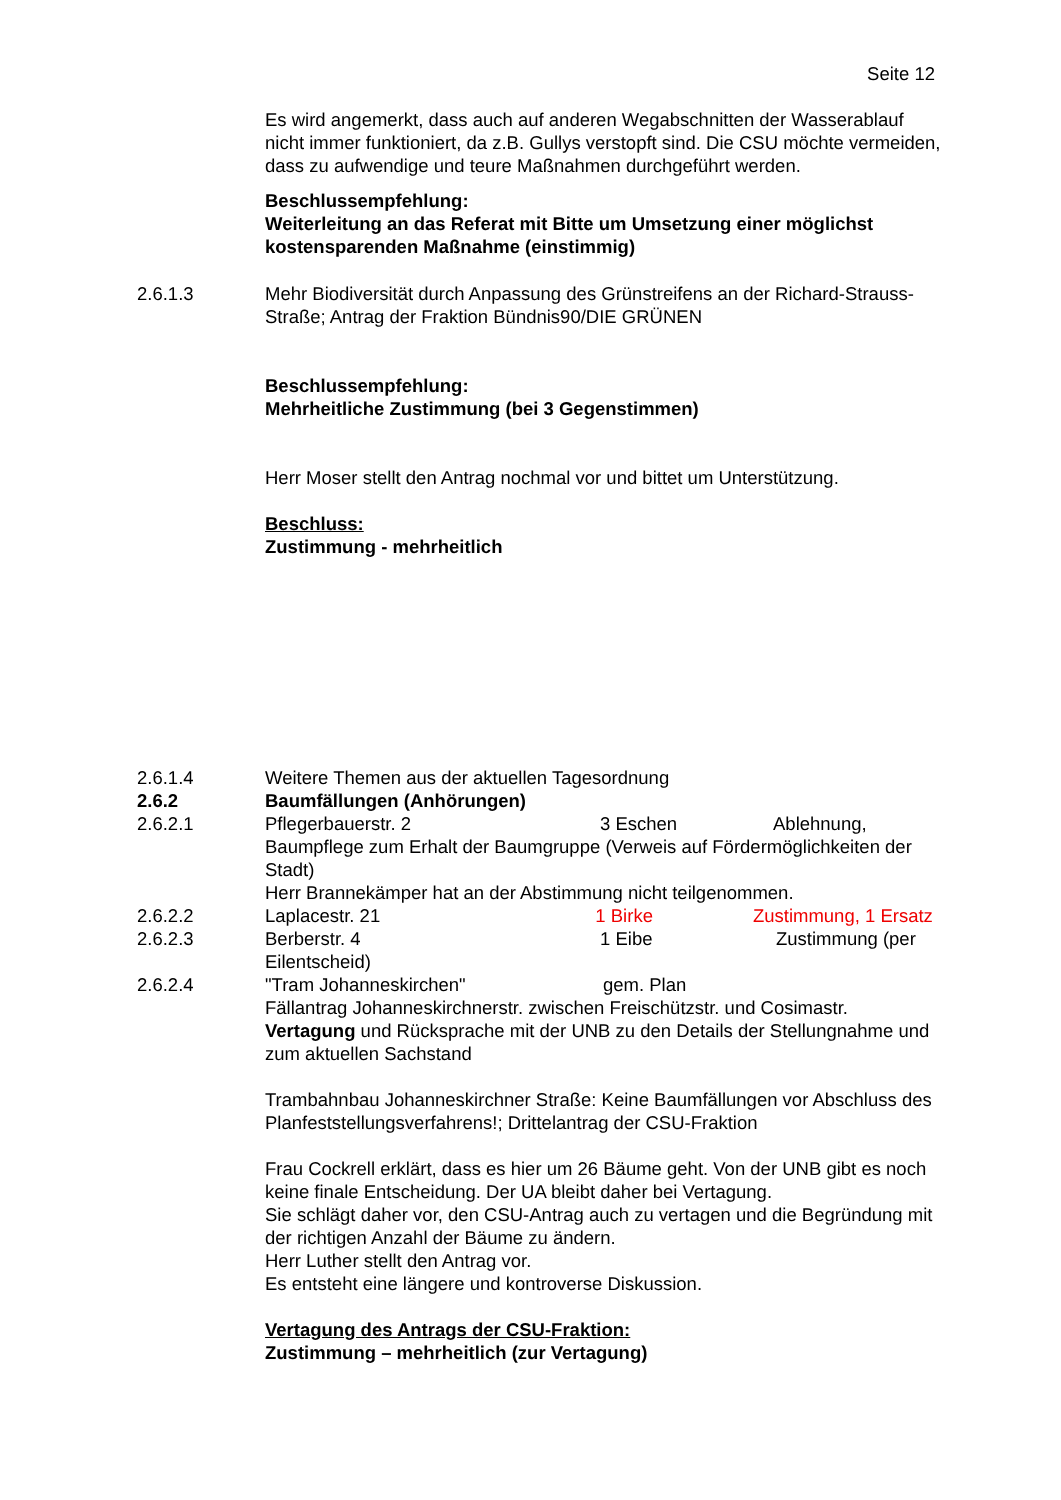Seite 12
Es wird angemerkt, dass auch auf anderen Wegabschnitten der Wasserablauf nicht immer funktioniert, da z.B. Gullys verstopft sind. Die CSU möchte vermeiden, dass zu aufwendige und teure Maßnahmen durchgeführt werden.
Beschlussempfehlung:
Weiterleitung an das Referat mit Bitte um Umsetzung einer möglichst kostensparenden Maßnahme (einstimmig)
2.6.1.3 Mehr Biodiversität durch Anpassung des Grünstreifens an der Richard-Strauss-Straße; Antrag der Fraktion Bündnis90/DIE GRÜNEN
Beschlussempfehlung:
Mehrheitliche Zustimmung (bei 3 Gegenstimmen)
Herr Moser stellt den Antrag nochmal vor und bittet um Unterstützung.
Beschluss:
Zustimmung - mehrheitlich
2.6.1.4 Weitere Themen aus der aktuellen Tagesordnung
2.6.2 Baumfällungen (Anhörungen)
2.6.2.1 Pflegerbauerstr. 2 3 Eschen Ablehnung, Baumpflege zum Erhalt der Baumgruppe (Verweis auf Fördermöglichkeiten der Stadt)
Herr Brannekämper hat an der Abstimmung nicht teilgenommen.
2.6.2.2 Laplacestr. 21 1 Birke Zustimmung, 1 Ersatz
2.6.2.3 Berberstr. 4 1 Eibe Zustimmung (per Eilentscheid)
2.6.2.4 "Tram Johanneskirchen" gem. Plan
Fällantrag Johanneskirchnerstr. zwischen Freischützstr. und Cosimastr.
Vertagung und Rücksprache mit der UNB zu den Details der Stellungnahme und zum aktuellen Sachstand
Trambahnbau Johanneskirchner Straße: Keine Baumfällungen vor Abschluss des Planfeststellungsverfahrens!; Drittelantrag der CSU-Fraktion
Frau Cockrell erklärt, dass es hier um 26 Bäume geht. Von der UNB gibt es noch keine finale Entscheidung. Der UA bleibt daher bei Vertagung.
Sie schlägt daher vor, den CSU-Antrag auch zu vertagen und die Begründung mit der richtigen Anzahl der Bäume zu ändern.
Herr Luther stellt den Antrag vor.
Es entsteht eine längere und kontroverse Diskussion.
Vertagung des Antrags der CSU-Fraktion:
Zustimmung – mehrheitlich (zur Vertagung)